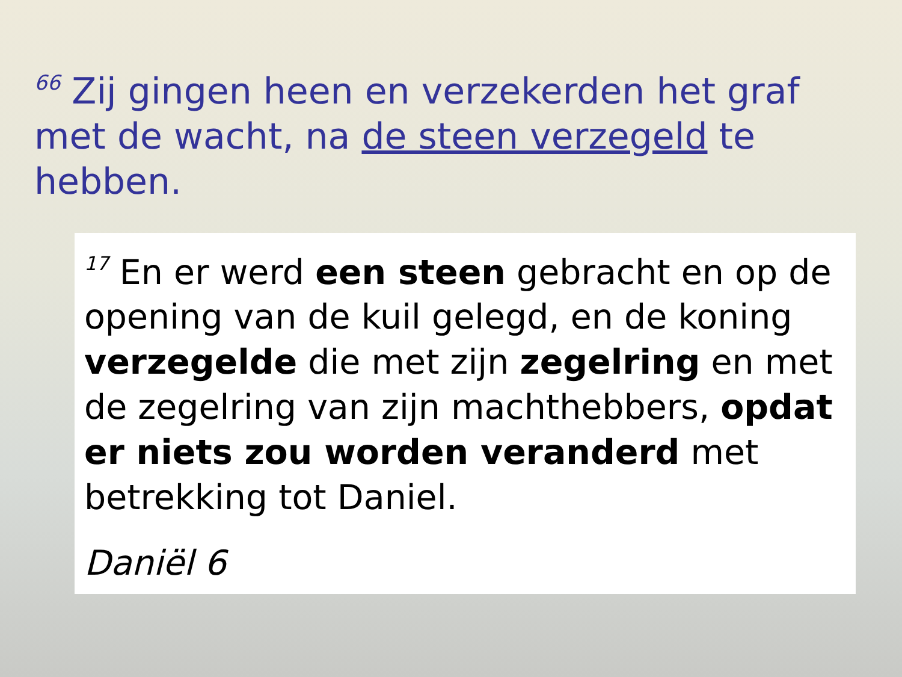<sup>66</sup> Zij gingen heen en verzekerden het graf met de wacht, na de steen verzegeld te hebben.
<sup>17</sup> En er werd een steen gebracht en op de opening van de kuil gelegd, en de koning verzegelde die met zijn zegelring en met de zegelring van zijn machthebbers, opdat er niets zou worden veranderd met betrekking tot Daniel.
Daniël 6